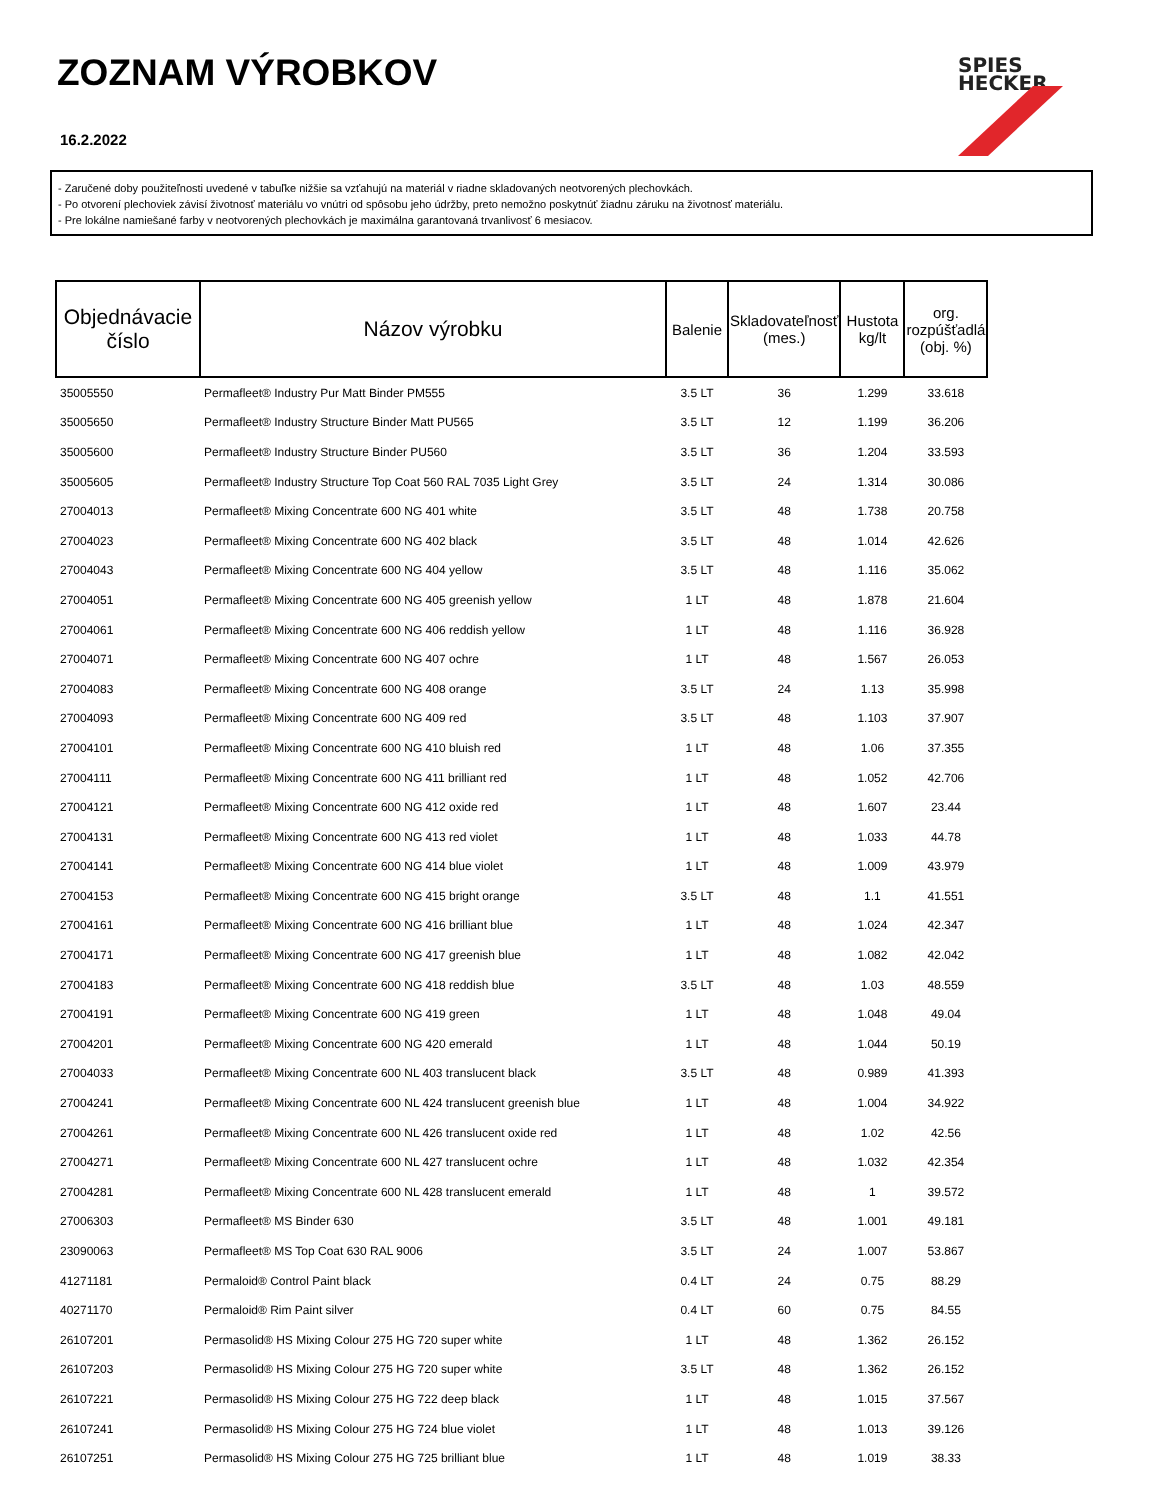ZOZNAM VÝROBKOV
16.2.2022
SPIES
HECKER
- Zaručené doby použiteľnosti uvedené v tabuľke nižšie sa vzťahujú na materiál v riadne skladovaných neotvorených plechovkách.
- Po otvorení plechoviek závisí životnosť materiálu vo vnútri od spôsobu jeho údržby, preto nemožno poskytnúť žiadnu záruku na životnosť materiálu.
- Pre lokálne namiešané farby v neotvorených plechovkách je maximálna garantovaná trvanlivosť 6 mesiacov.
| Objednávacie číslo | Názov výrobku | Balenie | Skladovateľnosť (mes.) | Hustota kg/lt | org. rozpúšťadlá (obj. %) |
| --- | --- | --- | --- | --- | --- |
| 35005550 | Permafleet® Industry Pur Matt Binder PM555 | 3.5 LT | 36 | 1.299 | 33.618 |
| 35005650 | Permafleet® Industry Structure Binder Matt PU565 | 3.5 LT | 12 | 1.199 | 36.206 |
| 35005600 | Permafleet® Industry Structure Binder PU560 | 3.5 LT | 36 | 1.204 | 33.593 |
| 35005605 | Permafleet® Industry Structure Top Coat 560 RAL 7035 Light Grey | 3.5 LT | 24 | 1.314 | 30.086 |
| 27004013 | Permafleet® Mixing Concentrate 600 NG 401 white | 3.5 LT | 48 | 1.738 | 20.758 |
| 27004023 | Permafleet® Mixing Concentrate 600 NG 402 black | 3.5 LT | 48 | 1.014 | 42.626 |
| 27004043 | Permafleet® Mixing Concentrate 600 NG 404 yellow | 3.5 LT | 48 | 1.116 | 35.062 |
| 27004051 | Permafleet® Mixing Concentrate 600 NG 405 greenish yellow | 1 LT | 48 | 1.878 | 21.604 |
| 27004061 | Permafleet® Mixing Concentrate 600 NG 406 reddish yellow | 1 LT | 48 | 1.116 | 36.928 |
| 27004071 | Permafleet® Mixing Concentrate 600 NG 407 ochre | 1 LT | 48 | 1.567 | 26.053 |
| 27004083 | Permafleet® Mixing Concentrate 600 NG 408 orange | 3.5 LT | 24 | 1.13 | 35.998 |
| 27004093 | Permafleet® Mixing Concentrate 600 NG 409 red | 3.5 LT | 48 | 1.103 | 37.907 |
| 27004101 | Permafleet® Mixing Concentrate 600 NG 410 bluish red | 1 LT | 48 | 1.06 | 37.355 |
| 27004111 | Permafleet® Mixing Concentrate 600 NG 411 brilliant red | 1 LT | 48 | 1.052 | 42.706 |
| 27004121 | Permafleet® Mixing Concentrate 600 NG 412 oxide red | 1 LT | 48 | 1.607 | 23.44 |
| 27004131 | Permafleet® Mixing Concentrate 600 NG 413 red violet | 1 LT | 48 | 1.033 | 44.78 |
| 27004141 | Permafleet® Mixing Concentrate 600 NG 414 blue violet | 1 LT | 48 | 1.009 | 43.979 |
| 27004153 | Permafleet® Mixing Concentrate 600 NG 415 bright orange | 3.5 LT | 48 | 1.1 | 41.551 |
| 27004161 | Permafleet® Mixing Concentrate 600 NG 416 brilliant blue | 1 LT | 48 | 1.024 | 42.347 |
| 27004171 | Permafleet® Mixing Concentrate 600 NG 417 greenish blue | 1 LT | 48 | 1.082 | 42.042 |
| 27004183 | Permafleet® Mixing Concentrate 600 NG 418 reddish blue | 3.5 LT | 48 | 1.03 | 48.559 |
| 27004191 | Permafleet® Mixing Concentrate 600 NG 419 green | 1 LT | 48 | 1.048 | 49.04 |
| 27004201 | Permafleet® Mixing Concentrate 600 NG 420 emerald | 1 LT | 48 | 1.044 | 50.19 |
| 27004033 | Permafleet® Mixing Concentrate 600 NL 403 translucent black | 3.5 LT | 48 | 0.989 | 41.393 |
| 27004241 | Permafleet® Mixing Concentrate 600 NL 424 translucent greenish blue | 1 LT | 48 | 1.004 | 34.922 |
| 27004261 | Permafleet® Mixing Concentrate 600 NL 426 translucent oxide red | 1 LT | 48 | 1.02 | 42.56 |
| 27004271 | Permafleet® Mixing Concentrate 600 NL 427 translucent ochre | 1 LT | 48 | 1.032 | 42.354 |
| 27004281 | Permafleet® Mixing Concentrate 600 NL 428 translucent emerald | 1 LT | 48 | 1 | 39.572 |
| 27006303 | Permafleet® MS Binder 630 | 3.5 LT | 48 | 1.001 | 49.181 |
| 23090063 | Permafleet® MS Top Coat 630 RAL 9006 | 3.5 LT | 24 | 1.007 | 53.867 |
| 41271181 | Permaloid® Control Paint black | 0.4 LT | 24 | 0.75 | 88.29 |
| 40271170 | Permaloid® Rim Paint silver | 0.4 LT | 60 | 0.75 | 84.55 |
| 26107201 | Permasolid® HS Mixing Colour 275 HG 720 super white | 1 LT | 48 | 1.362 | 26.152 |
| 26107203 | Permasolid® HS Mixing Colour 275 HG 720 super white | 3.5 LT | 48 | 1.362 | 26.152 |
| 26107221 | Permasolid® HS Mixing Colour 275 HG 722 deep black | 1 LT | 48 | 1.015 | 37.567 |
| 26107241 | Permasolid® HS Mixing Colour 275 HG 724 blue violet | 1 LT | 48 | 1.013 | 39.126 |
| 26107251 | Permasolid® HS Mixing Colour 275 HG 725 brilliant blue | 1 LT | 48 | 1.019 | 38.33 |